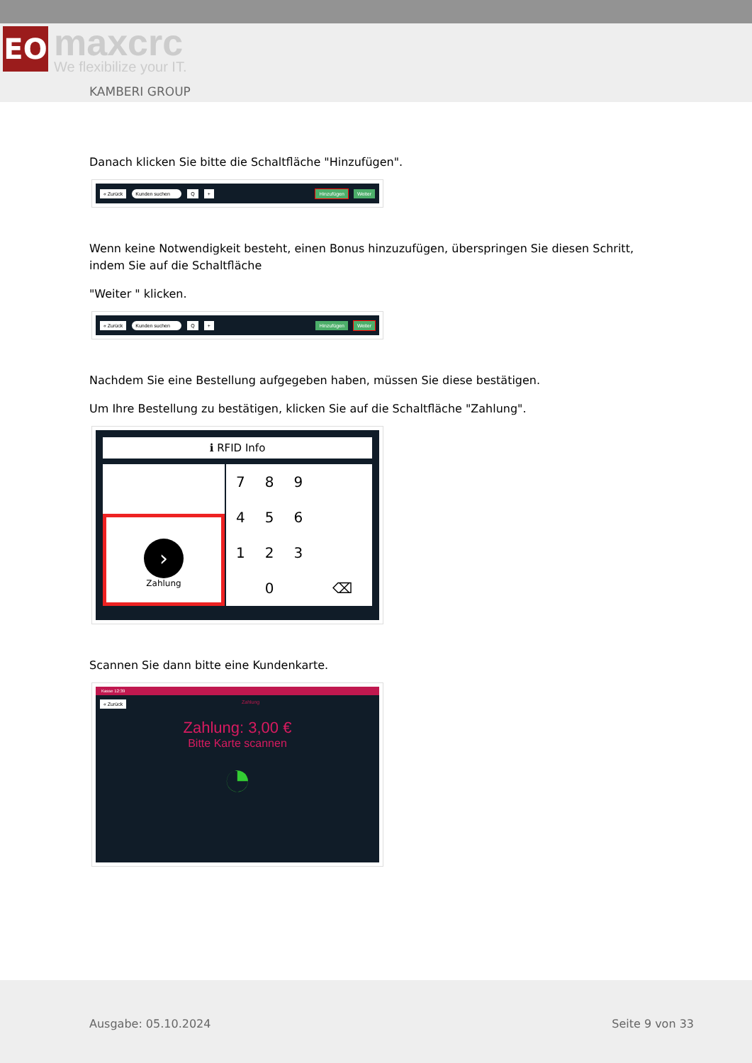ЕО
maxcrc
We flexibilize your IT.
KAMBERI GROUP
Danach klicken Sie bitte die Schaltfläche "Hinzufügen".
« Zurück Kunden suchen Q + Hinzufügen Weiter
Wenn keine Notwendigkeit besteht, einen Bonus hinzuzufügen, überspringen Sie diesen Schritt, indem Sie auf die Schaltfläche
"Weiter " klicken.
« Zurück Kunden suchen Q + Hinzufügen Weiter
Nachdem Sie eine Bestellung aufgegeben haben, müssen Sie diese bestätigen.
Um Ihre Bestellung zu bestätigen, klicken Sie auf die Schaltfläche "Zahlung".
ℹ RFID Info
›
Zahlung
| 7 | 8 | 9 | |
| 4 | 5 | 6 | |
| 1 | 2 | 3 | |
| | 0 | | ⌫ |
Scannen Sie dann bitte eine Kundenkarte.
Kasse 12:39
« Zurück Zahlung
Zahlung: 3,00 €
Bitte Karte scannen
◔
Ausgabe: 05.10.2024 Seite 9 von 33